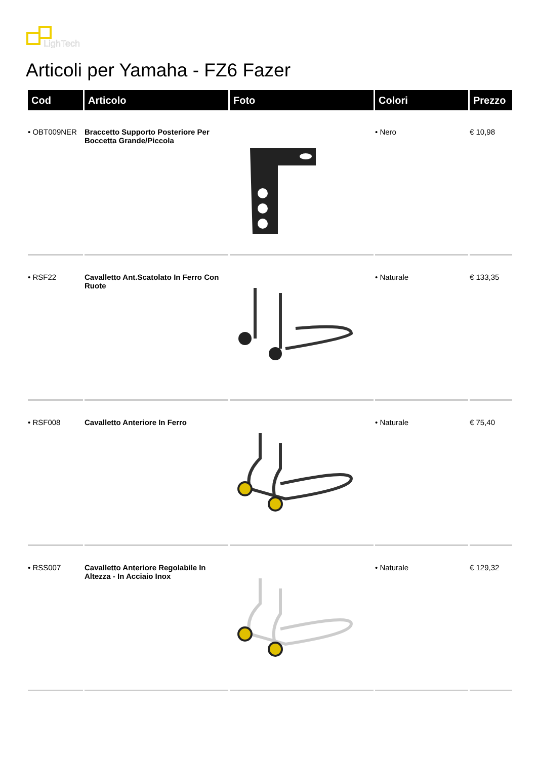LighTech
Articoli per Yamaha - FZ6 Fazer
| Cod | Articolo | Foto | Colori | Prezzo |
| --- | --- | --- | --- | --- |
| • OBT009NER | Braccetto Supporto Posteriore Per Boccetta Grande/Piccola | | • Nero | € 10,98 |
| • RSF22 | Cavalletto Ant.Scatolato In Ferro Con Ruote | | • Naturale | € 133,35 |
| • RSF008 | Cavalletto Anteriore In Ferro | | • Naturale | € 75,40 |
| • RSS007 | Cavalletto Anteriore Regolabile In Altezza - In Acciaio Inox | | • Naturale | € 129,32 |